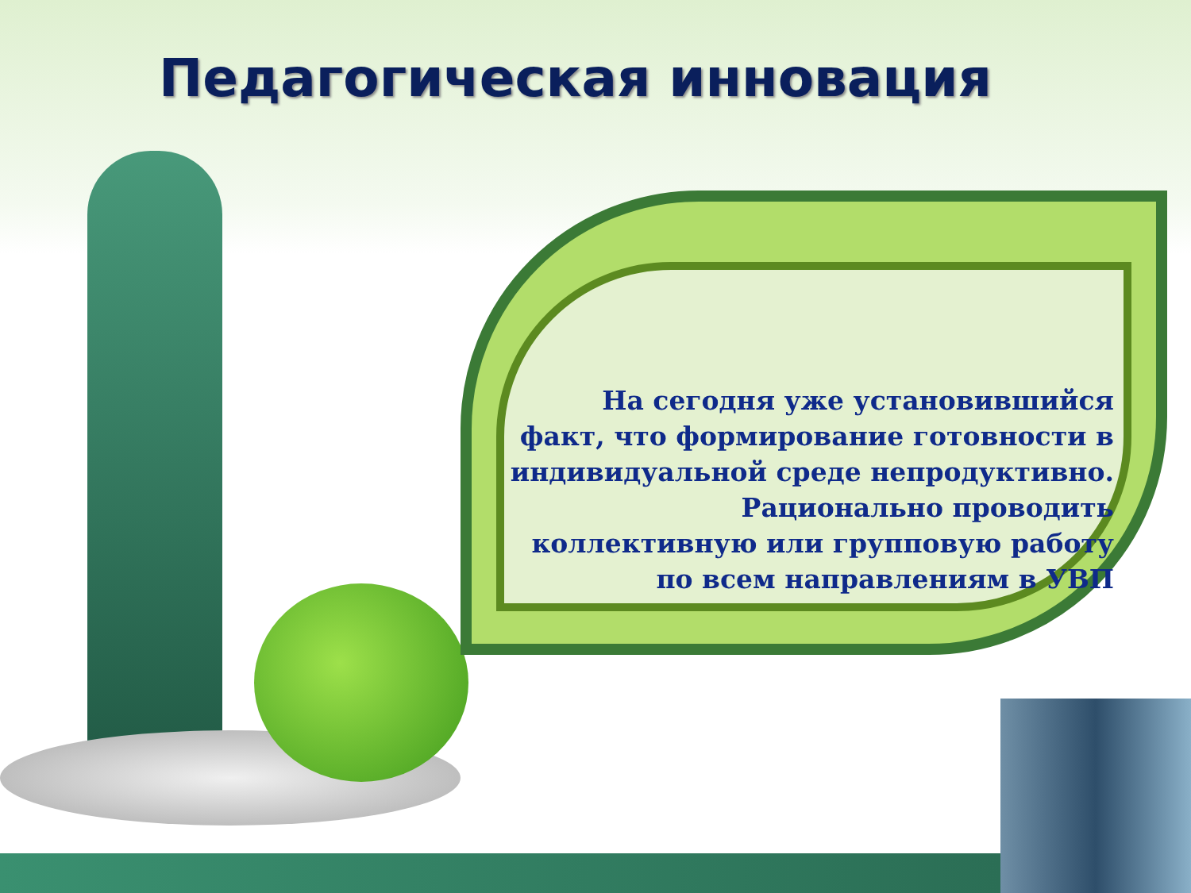Педагогическая инновация
На сегодня уже установившийся факт, что формирование готовности в индивидуальной среде непродуктивно. Рационально проводить коллективную или групповую работу по всем направлениям в УВП